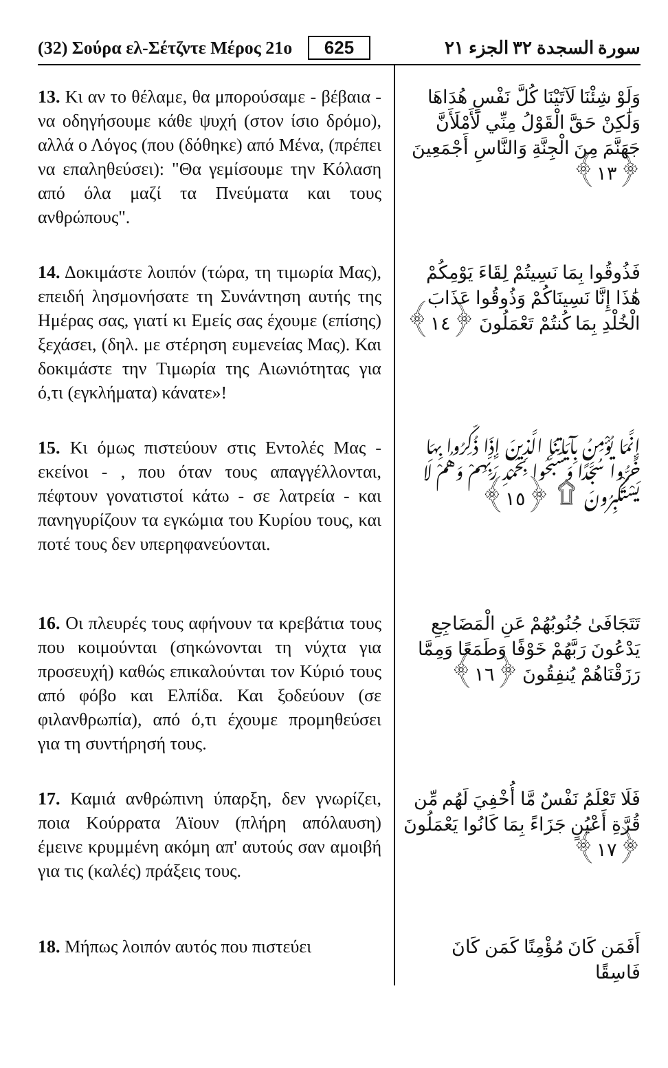(32) Σούρα ελ-Σέτζντε Μέρος 21ο 625 سورة السجدة ٣٢ الجزء ٢١
13. Κι αν το θέλαμε, θα μπορούσαμε - βέβαια - να οδηγήσουμε κάθε ψυχή (στον ίσιο δρόμο), αλλά ο Λόγος (που (δόθηκε) από Μένα, (πρέπει να επαληθεύσει): "Θα γεμίσουμε την Κόλαση από όλα μαζί τα Πνεύματα και τους ανθρώπους".
وَلَوْ شِئْنَا لَآتَيْنَا كُلَّ نَفْسٍ هُدَاهَا وَلَٰكِنْ حَقَّ الْقَوْلُ مِنِّي لَأَمْلَأَنَّ جَهَنَّمَ مِنَ الْجِنَّةِ وَالنَّاسِ أَجْمَعِينَ ﴿١٣﴾
14. Δοκιμάστε λοιπόν (τώρα, τη τιμωρία Μας), επειδή λησμονήσατε τη Συνάντηση αυτής της Ημέρας σας, γιατί κι Εμείς σας έχουμε (επίσης) ξεχάσει, (δηλ. με στέρηση ευμενείας Μας). Και δοκιμάστε την Τιμωρία της Αιωνιότητας για ό,τι (εγκλήματα) κάνατε»!
فَذُوقُوا بِمَا نَسِيتُمْ لِقَاءَ يَوْمِكُمْ هَٰذَا إِنَّا نَسِينَاكُمْ وَذُوقُوا عَذَابَ الْخُلْدِ بِمَا كُنتُمْ تَعْمَلُونَ ﴿١٤﴾
15. Κι όμως πιστεύουν στις Εντολές Μας - εκείνοι - , που όταν τους απαγγέλλονται, πέφτουν γονατιστοί κάτω - σε λατρεία - και πανηγυρίζουν τα εγκώμια του Κυρίου τους, και ποτέ τους δεν υπερηφανεύονται.
إِنَّمَا يُؤْمِنُ بِآيَاتِنَا الَّذِينَ إِذَا ذُكِّرُوا بِهَا خَرُّوا سُجَّدًا وَسَبَّحُوا بِحَمْدِ رَبِّهِمْ وَهُمْ لَا يَسْتَكْبِرُونَ ۩ ﴿١٥﴾
16. Οι πλευρές τους αφήνουν τα κρεβάτια τους που κοιμούνται (σηκώνονται τη νύχτα για προσευχή) καθώς επικαλούνται τον Κύριό τους από φόβο και Ελπίδα. Και ξοδεύουν (σε φιλανθρωπία), από ό,τι έχουμε προμηθεύσει για τη συντήρησή τους.
تَتَجَافَىٰ جُنُوبُهُمْ عَنِ الْمَضَاجِعِ يَدْعُونَ رَبَّهُمْ خَوْفًا وَطَمَعًا وَمِمَّا رَزَقْنَاهُمْ يُنفِقُونَ ﴿١٦﴾
17. Καμιά ανθρώπινη ύπαρξη, δεν γνωρίζει, ποια Κούρρατα Άϊουν (πλήρη απόλαυση) έμεινε κρυμμένη ακόμη απ' αυτούς σαν αμοιβή για τις (καλές) πράξεις τους.
فَلَا تَعْلَمُ نَفْسٌ مَّا أُخْفِيَ لَهُم مِّن قُرَّةِ أَعْيُنٍ جَزَاءً بِمَا كَانُوا يَعْمَلُونَ ﴿١٧﴾
18. Μήπως λοιπόν αυτός που πιστεύει
أَفَمَن كَانَ مُؤْمِنًا كَمَن كَانَ فَاسِقًا